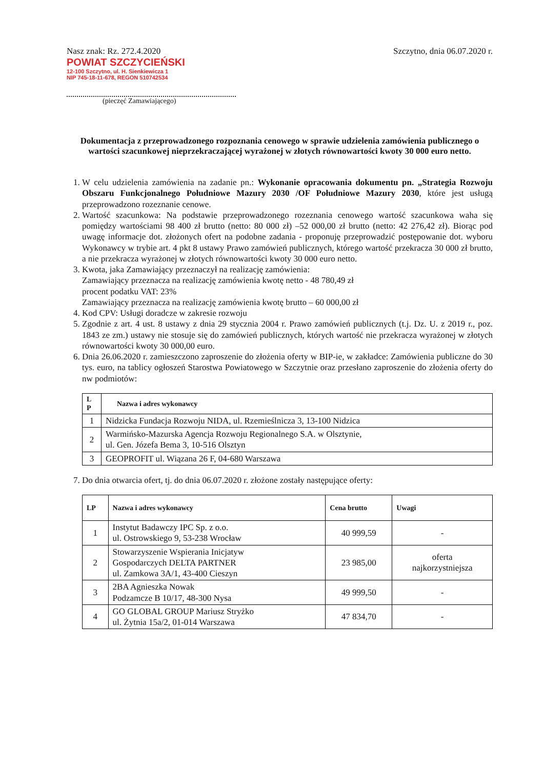Nasz znak: Rz. 272.4.2020
POWIAT SZCZYCIEŃSKI
12-100 Szczytno, ul. H. Sienkiewicza 1
NIP 745-18-11-678, REGON 510742534
(pieczęć Zamawiającego)
Szczytno, dnia 06.07.2020 r.
Dokumentacja z przeprowadzonego rozpoznania cenowego w sprawie udzielenia zamówienia publicznego o wartości szacunkowej nieprzekraczającej wyrażonej w złotych równowartości kwoty 30 000 euro netto.
1. W celu udzielenia zamówienia na zadanie pn.: Wykonanie opracowania dokumentu pn. „Strategia Rozwoju Obszaru Funkcjonalnego Południowe Mazury 2030 /OF Południowe Mazury 2030, które jest usługą przeprowadzono rozeznanie cenowe.
2. Wartość szacunkowa: Na podstawie przeprowadzonego rozeznania cenowego wartość szacunkowa waha się pomiędzy wartościami 98 400 zł brutto (netto: 80 000 zł) –52 000,00 zł brutto (netto: 42 276,42 zł). Biorąc pod uwagę informacje dot. złożonych ofert na podobne zadania - proponuję przeprowadzić postępowanie dot. wyboru Wykonawcy w trybie art. 4 pkt 8 ustawy Prawo zamówień publicznych, którego wartość przekracza 30 000 zł brutto, a nie przekracza wyrażonej w złotych równowartości kwoty 30 000 euro netto.
3. Kwota, jaka Zamawiający przeznaczył na realizację zamówienia:
Zamawiający przeznacza na realizację zamówienia kwotę netto - 48 780,49 zł
procent podatku VAT: 23%
Zamawiający przeznacza na realizację zamówienia kwotę brutto – 60 000,00 zł
4. Kod CPV: Usługi doradcze w zakresie rozwoju
5. Zgodnie z art. 4 ust. 8 ustawy z dnia 29 stycznia 2004 r. Prawo zamówień publicznych (t.j. Dz. U. z 2019 r., poz. 1843 ze zm.) ustawy nie stosuje się do zamówień publicznych, których wartość nie przekracza wyrażonej w złotych równowartości kwoty 30 000,00 euro.
6. Dnia 26.06.2020 r. zamieszczono zaproszenie do złożenia oferty w BIP-ie, w zakładce: Zamówienia publiczne do 30 tys. euro, na tablicy ogłoszeń Starostwa Powiatowego w Szczytnie oraz przesłano zaproszenie do złożenia oferty do nw podmiotów:
| L P | Nazwa i adres wykonawcy |
| --- | --- |
| 1 | Nidzicka Fundacja Rozwoju NIDA, ul. Rzemieślnicza 3, 13-100 Nidzica |
| 2 | Warmińsko-Mazurska Agencja Rozwoju Regionalnego S.A. w Olsztynie, ul. Gen. Józefa Bema 3, 10-516 Olsztyn |
| 3 | GEOPROFIT ul. Wiązana 26 F, 04-680 Warszawa |
7. Do dnia otwarcia ofert, tj. do dnia 06.07.2020 r. złożone zostały następujące oferty:
| LP | Nazwa i adres wykonawcy | Cena brutto | Uwagi |
| --- | --- | --- | --- |
| 1 | Instytut Badawczy IPC Sp. z o.o. ul. Ostrowskiego 9, 53-238 Wrocław | 40 999,59 | - |
| 2 | Stowarzyszenie Wspierania Inicjatyw Gospodarczych DELTA PARTNER ul. Zamkowa 3A/1, 43-400 Cieszyn | 23 985,00 | oferta najkorzystniejsza |
| 3 | 2BA Agnieszka Nowak Podzamcze B 10/17, 48-300 Nysa | 49 999,50 | - |
| 4 | GO GLOBAL GROUP Mariusz Stryżko ul. Żytnia 15a/2, 01-014 Warszawa | 47 834,70 | - |